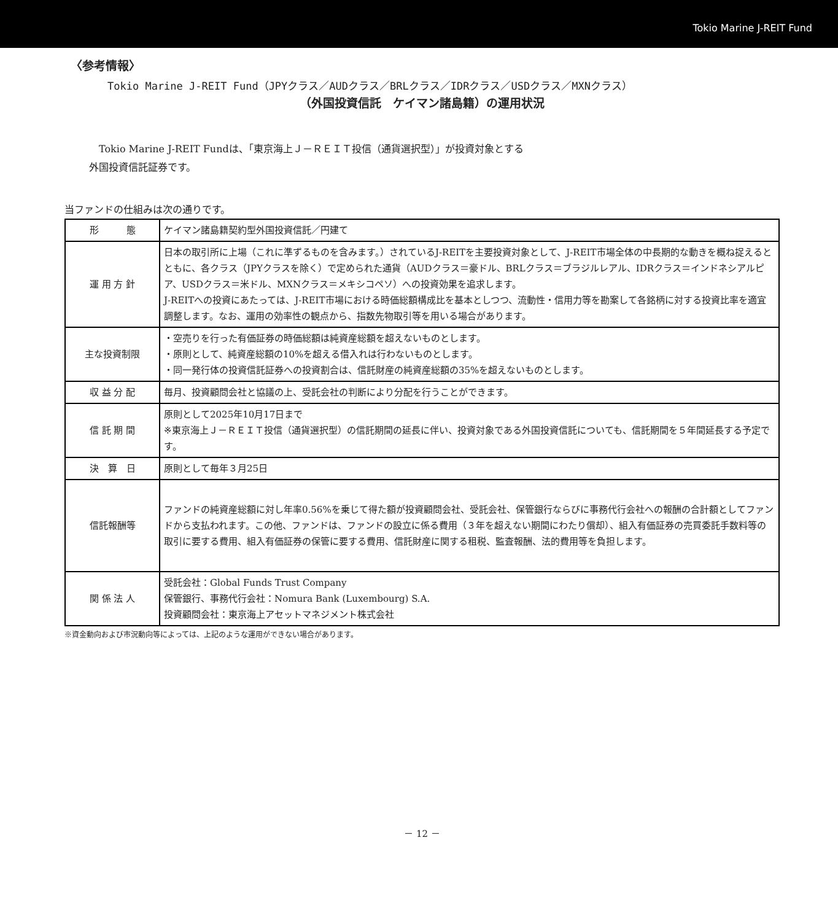Tokio Marine J-REIT Fund
〈参考情報〉
Tokio Marine J-REIT Fund（JPYクラス／AUDクラス／BRLクラス／IDRクラス／USDクラス／MXNクラス）
（外国投資信託　ケイマン諸島籍）の運用状況
　Tokio Marine J-REIT Fundは、「東京海上Ｊ－ＲＥＩＴ投信（通貨選択型）」が投資対象とする
外国投資信託証券です。
当ファンドの仕組みは次の通りです。
| 形 態 | ケイマン諸島籍契約型外国投資信託／円建て |
| 運 用 方 針 | 日本の取引所に上場（これに準ずるものを含みます。）されているJ-REITを主要投資対象として、J-REIT市場全体の中長期的な動きを概ね捉えるとともに、各クラス（JPYクラスを除く）で定められた通貨（AUDクラス＝豪ドル、BRLクラス＝ブラジルレアル、IDRクラス＝インドネシアルピア、USDクラス＝米ドル、MXNクラス＝メキシコペソ）への投資効果を追求します。 J-REITへの投資にあたっては、J-REIT市場における時価総額構成比を基本としつつ、流動性・信用力等を勘案して各銘柄に対する投資比率を適宜調整します。なお、運用の効率性の観点から、指数先物取引等を用いる場合があります。 |
| 主な投資制限 | ・空売りを行った有価証券の時価総額は純資産総額を超えないものとします。 ・原則として、純資産総額の10%を超える借入れは行わないものとします。 ・同一発行体の投資信託証券への投資割合は、信託財産の純資産総額の35%を超えないものとします。 |
| 収 益 分 配 | 毎月、投資顧問会社と協議の上、受託会社の判断により分配を行うことができます。 |
| 信 託 期 間 | 原則として2025年10月17日まで ※東京海上Ｊ－ＲＥＩＴ投信（通貨選択型）の信託期間の延長に伴い、投資対象である外国投資信託についても、信託期間を５年間延長する予定です。 |
| 決 算 日 | 原則として毎年３月25日 |
| 信託報酬等 | ファンドの純資産総額に対し年率0.56%を乗じて得た額が投資顧問会社、受託会社、保管銀行ならびに事務代行会社への報酬の合計額としてファンドから支払われます。この他、ファンドは、ファンドの設立に係る費用（３年を超えない期間にわたり償却）、組入有価証券の売買委託手数料等の取引に要する費用、組入有価証券の保管に要する費用、信託財産に関する租税、監査報酬、法的費用等を負担します。 |
| 関 係 法 人 | 受託会社：Global Funds Trust Company 保管銀行、事務代行会社：Nomura Bank (Luxembourg) S.A. 投資顧問会社：東京海上アセットマネジメント株式会社 |
※資金動向および市況動向等によっては、上記のような運用ができない場合があります。
－ 12 －